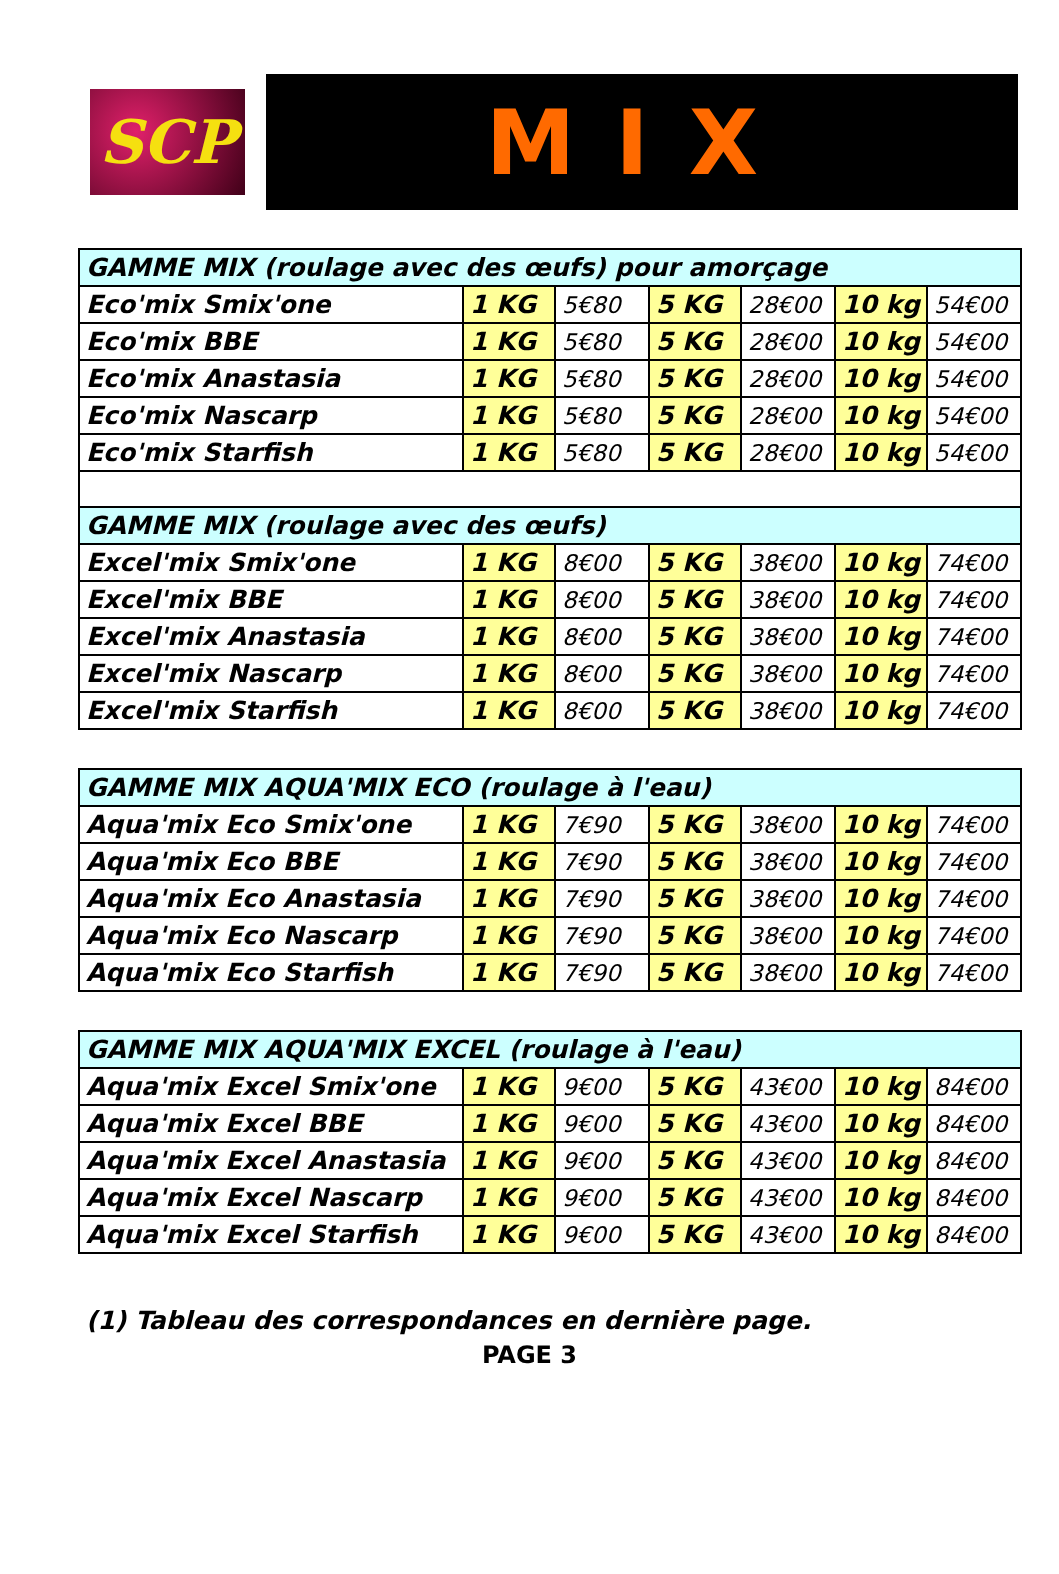SCP
MIX
| GAMME MIX (roulage avec des œufs) pour amorçage | | | | | | |
| Eco'mix Smix'one | 1 KG | 5€80 | 5 KG | 28€00 | 10 kg | 54€00 |
| Eco'mix BBE | 1 KG | 5€80 | 5 KG | 28€00 | 10 kg | 54€00 |
| Eco'mix Anastasia | 1 KG | 5€80 | 5 KG | 28€00 | 10 kg | 54€00 |
| Eco'mix Nascarp | 1 KG | 5€80 | 5 KG | 28€00 | 10 kg | 54€00 |
| Eco'mix Starfish | 1 KG | 5€80 | 5 KG | 28€00 | 10 kg | 54€00 |
| GAMME MIX (roulage avec des œufs) | | | | | | |
| Excel'mix Smix'one | 1 KG | 8€00 | 5 KG | 38€00 | 10 kg | 74€00 |
| Excel'mix BBE | 1 KG | 8€00 | 5 KG | 38€00 | 10 kg | 74€00 |
| Excel'mix Anastasia | 1 KG | 8€00 | 5 KG | 38€00 | 10 kg | 74€00 |
| Excel'mix Nascarp | 1 KG | 8€00 | 5 KG | 38€00 | 10 kg | 74€00 |
| Excel'mix Starfish | 1 KG | 8€00 | 5 KG | 38€00 | 10 kg | 74€00 |
| GAMME MIX AQUA'MIX ECO (roulage à l'eau) | | | | | | |
| Aqua'mix Eco Smix'one | 1 KG | 7€90 | 5 KG | 38€00 | 10 kg | 74€00 |
| Aqua'mix Eco BBE | 1 KG | 7€90 | 5 KG | 38€00 | 10 kg | 74€00 |
| Aqua'mix Eco Anastasia | 1 KG | 7€90 | 5 KG | 38€00 | 10 kg | 74€00 |
| Aqua'mix Eco Nascarp | 1 KG | 7€90 | 5 KG | 38€00 | 10 kg | 74€00 |
| Aqua'mix Eco Starfish | 1 KG | 7€90 | 5 KG | 38€00 | 10 kg | 74€00 |
| GAMME MIX AQUA'MIX EXCEL (roulage à l'eau) | | | | | | |
| Aqua'mix Excel Smix'one | 1 KG | 9€00 | 5 KG | 43€00 | 10 kg | 84€00 |
| Aqua'mix Excel BBE | 1 KG | 9€00 | 5 KG | 43€00 | 10 kg | 84€00 |
| Aqua'mix Excel Anastasia | 1 KG | 9€00 | 5 KG | 43€00 | 10 kg | 84€00 |
| Aqua'mix Excel Nascarp | 1 KG | 9€00 | 5 KG | 43€00 | 10 kg | 84€00 |
| Aqua'mix Excel Starfish | 1 KG | 9€00 | 5 KG | 43€00 | 10 kg | 84€00 |
(1) Tableau des correspondances en dernière page.
PAGE 3